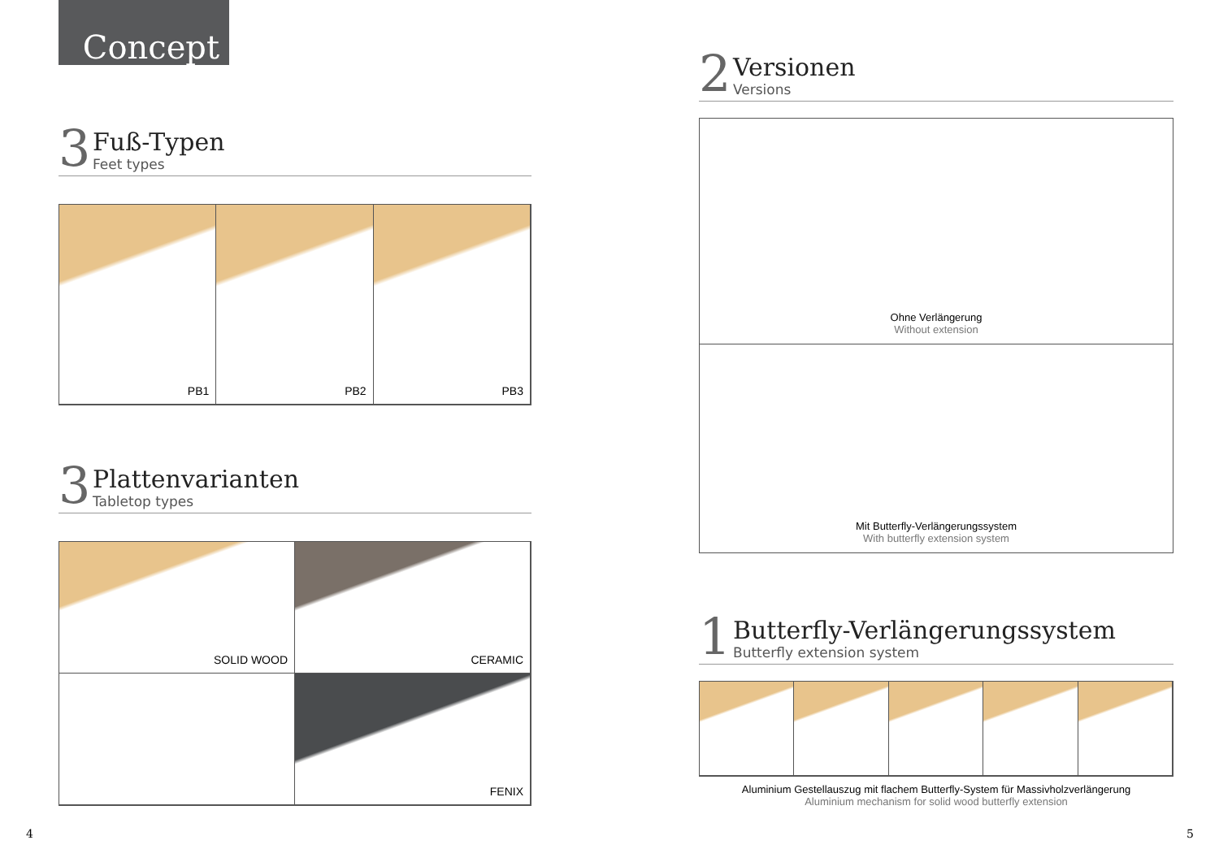Concept
3
Fuß-Typen
Feet types
PB1
PB2
PB3
3
Plattenvarianten
Tabletop types
SOLID WOOD
CERAMIC
FENIX
2
Versionen
Versions
Ohne Verlängerung
Without extension
Mit Butterfly-Verlängerungssystem
With butterfly extension system
1
Butterfly-Verlängerungssystem
Butterfly extension system
Aluminium Gestellauszug mit flachem Butterfly-System für Massivholzverlängerung
Aluminium mechanism for solid wood butterfly extension
4 5